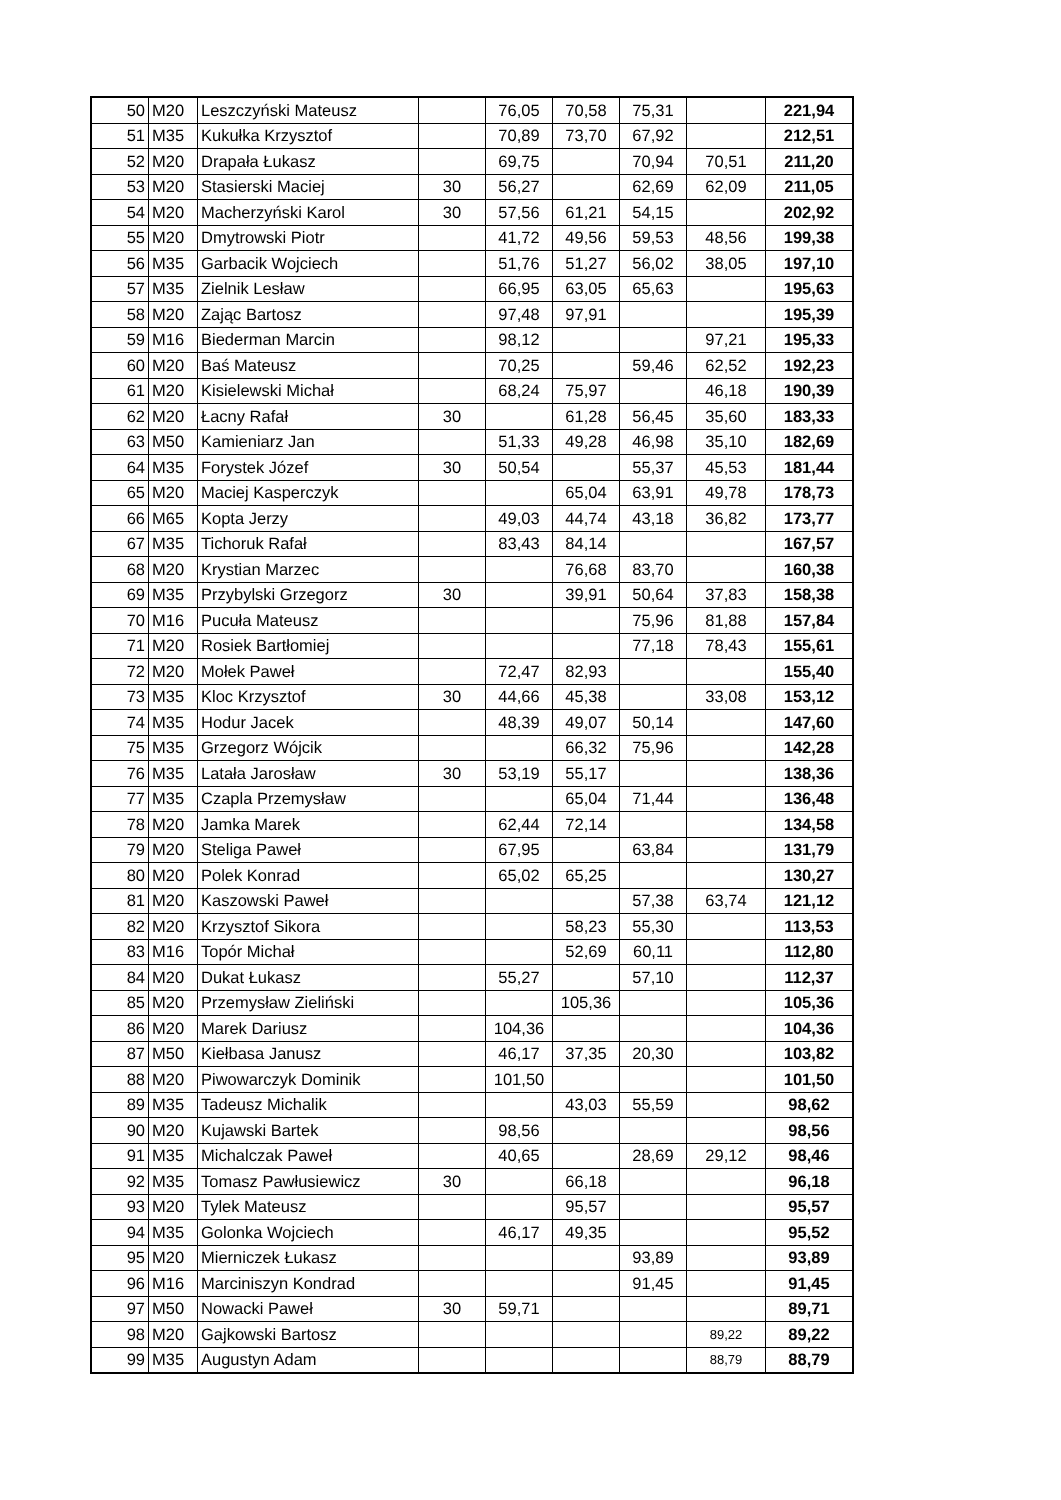| 50 | M20 | Leszczyński Mateusz | | 76,05 | 70,58 | 75,31 | | 221,94 |
| 51 | M35 | Kukułka Krzysztof | | 70,89 | 73,70 | 67,92 | | 212,51 |
| 52 | M20 | Drapała Łukasz | | 69,75 | | 70,94 | 70,51 | 211,20 |
| 53 | M20 | Stasierski Maciej | 30 | 56,27 | | 62,69 | 62,09 | 211,05 |
| 54 | M20 | Macherzyński Karol | 30 | 57,56 | 61,21 | 54,15 | | 202,92 |
| 55 | M20 | Dmytrowski Piotr | | 41,72 | 49,56 | 59,53 | 48,56 | 199,38 |
| 56 | M35 | Garbacik Wojciech | | 51,76 | 51,27 | 56,02 | 38,05 | 197,10 |
| 57 | M35 | Zielnik Lesław | | 66,95 | 63,05 | 65,63 | | 195,63 |
| 58 | M20 | Zając Bartosz | | 97,48 | 97,91 | | | 195,39 |
| 59 | M16 | Biederman Marcin | | 98,12 | | | 97,21 | 195,33 |
| 60 | M20 | Baś Mateusz | | 70,25 | | 59,46 | 62,52 | 192,23 |
| 61 | M20 | Kisielewski Michał | | 68,24 | 75,97 | | 46,18 | 190,39 |
| 62 | M20 | Łacny Rafał | 30 | | 61,28 | 56,45 | 35,60 | 183,33 |
| 63 | M50 | Kamieniarz Jan | | 51,33 | 49,28 | 46,98 | 35,10 | 182,69 |
| 64 | M35 | Forystek Józef | 30 | 50,54 | | 55,37 | 45,53 | 181,44 |
| 65 | M20 | Maciej Kasperczyk | | | 65,04 | 63,91 | 49,78 | 178,73 |
| 66 | M65 | Kopta Jerzy | | 49,03 | 44,74 | 43,18 | 36,82 | 173,77 |
| 67 | M35 | Tichoruk Rafał | | 83,43 | 84,14 | | | 167,57 |
| 68 | M20 | Krystian Marzec | | | 76,68 | 83,70 | | 160,38 |
| 69 | M35 | Przybylski Grzegorz | 30 | | 39,91 | 50,64 | 37,83 | 158,38 |
| 70 | M16 | Pucuła Mateusz | | | | 75,96 | 81,88 | 157,84 |
| 71 | M20 | Rosiek Bartłomiej | | | | 77,18 | 78,43 | 155,61 |
| 72 | M20 | Mołek Paweł | | 72,47 | 82,93 | | | 155,40 |
| 73 | M35 | Kloc Krzysztof | 30 | 44,66 | 45,38 | | 33,08 | 153,12 |
| 74 | M35 | Hodur Jacek | | 48,39 | 49,07 | 50,14 | | 147,60 |
| 75 | M35 | Grzegorz Wójcik | | | 66,32 | 75,96 | | 142,28 |
| 76 | M35 | Latała Jarosław | 30 | 53,19 | 55,17 | | | 138,36 |
| 77 | M35 | Czapla Przemysław | | | 65,04 | 71,44 | | 136,48 |
| 78 | M20 | Jamka Marek | | 62,44 | 72,14 | | | 134,58 |
| 79 | M20 | Steliga Paweł | | 67,95 | | 63,84 | | 131,79 |
| 80 | M20 | Polek Konrad | | 65,02 | 65,25 | | | 130,27 |
| 81 | M20 | Kaszowski Paweł | | | | 57,38 | 63,74 | 121,12 |
| 82 | M20 | Krzysztof Sikora | | | 58,23 | 55,30 | | 113,53 |
| 83 | M16 | Topór Michał | | | 52,69 | 60,11 | | 112,80 |
| 84 | M20 | Dukat Łukasz | | 55,27 | | 57,10 | | 112,37 |
| 85 | M20 | Przemysław Zieliński | | | 105,36 | | | 105,36 |
| 86 | M20 | Marek Dariusz | | 104,36 | | | | 104,36 |
| 87 | M50 | Kiełbasa Janusz | | 46,17 | 37,35 | 20,30 | | 103,82 |
| 88 | M20 | Piwowarczyk Dominik | | 101,50 | | | | 101,50 |
| 89 | M35 | Tadeusz Michalik | | | 43,03 | 55,59 | | 98,62 |
| 90 | M20 | Kujawski Bartek | | 98,56 | | | | 98,56 |
| 91 | M35 | Michalczak Paweł | | 40,65 | | 28,69 | 29,12 | 98,46 |
| 92 | M35 | Tomasz Pawłusiewicz | 30 | | 66,18 | | | 96,18 |
| 93 | M20 | Tylek Mateusz | | | 95,57 | | | 95,57 |
| 94 | M35 | Golonka Wojciech | | 46,17 | 49,35 | | | 95,52 |
| 95 | M20 | Mierniczek Łukasz | | | | 93,89 | | 93,89 |
| 96 | M16 | Marciniszyn Kondrad | | | | 91,45 | | 91,45 |
| 97 | M50 | Nowacki Paweł | 30 | 59,71 | | | | 89,71 |
| 98 | M20 | Gajkowski Bartosz | | | | | 89,22 | 89,22 |
| 99 | M35 | Augustyn Adam | | | | | 88,79 | 88,79 |